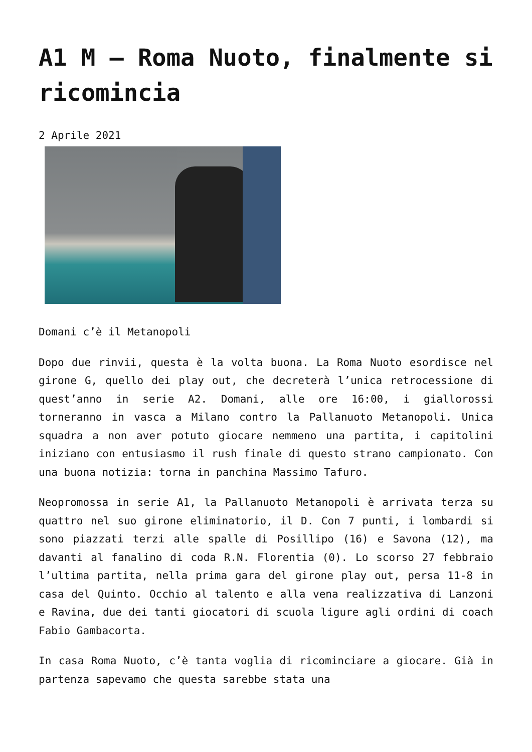A1 M – Roma Nuoto, finalmente si ricomincia
2 Aprile 2021
Domani c’è il Metanopoli
Dopo due rinvii, questa è la volta buona. La Roma Nuoto esordisce nel girone G, quello dei play out, che decreterà l’unica retrocessione di quest’anno in serie A2. Domani, alle ore 16:00, i giallorossi torneranno in vasca a Milano contro la Pallanuoto Metanopoli. Unica squadra a non aver potuto giocare nemmeno una partita, i capitolini iniziano con entusiasmo il rush finale di questo strano campionato. Con una buona notizia: torna in panchina Massimo Tafuro.
Neopromossa in serie A1, la Pallanuoto Metanopoli è arrivata terza su quattro nel suo girone eliminatorio, il D. Con 7 punti, i lombardi si sono piazzati terzi alle spalle di Posillipo (16) e Savona (12), ma davanti al fanalino di coda R.N. Florentia (0). Lo scorso 27 febbraio l’ultima partita, nella prima gara del girone play out, persa 11-8 in casa del Quinto. Occhio al talento e alla vena realizzativa di Lanzoni e Ravina, due dei tanti giocatori di scuola ligure agli ordini di coach Fabio Gambacorta.
In casa Roma Nuoto, c’è tanta voglia di ricominciare a giocare. Già in partenza sapevamo che questa sarebbe stata una